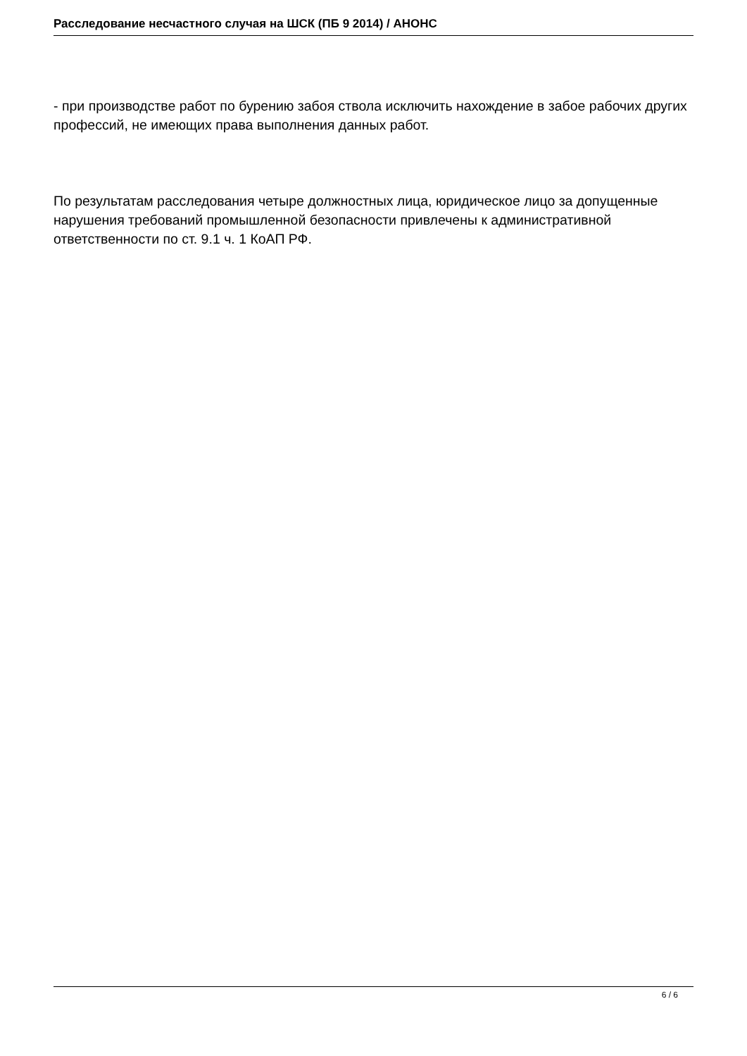Расследование несчастного случая на ШСК (ПБ 9 2014) / АНОНС
- при производстве работ по бурению забоя ствола исключить нахождение в забое рабочих других профессий, не имеющих права выполнения данных работ.
По результатам расследования четыре должностных лица, юридическое лицо за допущенные нарушения требований промышленной безопасности привлечены к административной ответственности по ст. 9.1 ч. 1 КоАП РФ.
6 / 6